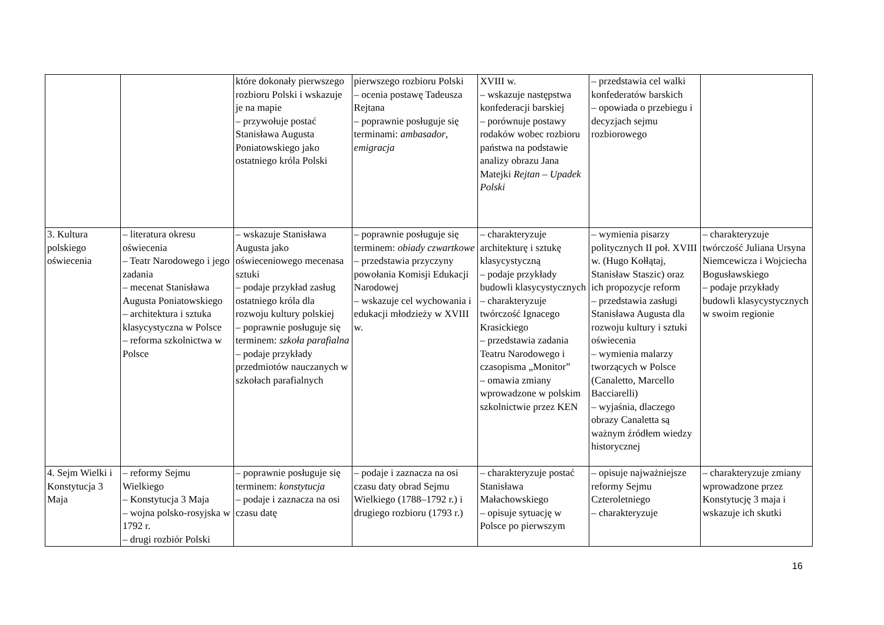| | | które dokonały pierwszego rozbioru Polski i wskazuje je na mapie – przywołuje postać Stanisława Augusta Poniatowskiego jako ostatniego króla Polski | pierwszego rozbioru Polski – ocenia postawę Tadeusza Rejtana – poprawnie posługuje się terminami: ambasador , emigracja | XVIII w. – wskazuje następstwa konfederacji barskiej – porównuje postawy rodaków wobec rozbioru państwa na podstawie analizy obrazu Jana Matejki Rejtan – Upadek Polski | – przedstawia cel walki konfederatów barskich – opowiada o przebiegu i decyzjach sejmu rozbiorowego | |
| 3. Kultura polskiego oświecenia | – literatura okresu oświecenia – Teatr Narodowego i jego zadania – mecenat Stanisława Augusta Poniatowskiego – architektura i sztuka klasycystyczna w Polsce – reforma szkolnictwa w Polsce | – wskazuje Stanisława Augusta jako oświeceniowego mecenasa sztuki – podaje przykład zasług ostatniego króla dla rozwoju kultury polskiej – poprawnie posługuje się terminem: szkoła parafialna – podaje przykłady przedmiotów nauczanych w szkołach parafialnych | – poprawnie posługuje się terminem: obiady czwartkowe – przedstawia przyczyny powołania Komisji Edukacji Narodowej – wskazuje cel wychowania i edukacji młodzieży w XVIII w. | – charakteryzuje architekturę i sztukę klasycystyczną – podaje przykłady budowli klasycystycznych – charakteryzuje twórczość Ignacego Krasickiego – przedstawia zadania Teatru Narodowego i czasopisma „Monitor” – omawia zmiany wprowadzone w polskim szkolnictwie przez KEN | – wymienia pisarzy politycznych II poł. XVIII w. (Hugo Kołłątaj, Stanisław Staszic) oraz ich propozycje reform – przedstawia zasługi Stanisława Augusta dla rozwoju kultury i sztuki oświecenia – wymienia malarzy tworzących w Polsce (Canaletto, Marcello Bacciarelli) – wyjaśnia, dlaczego obrazy Canaletta są ważnym źródłem wiedzy historycznej | – charakteryzuje twórczość Juliana Ursyna Niemcewicza i Wojciecha Bogusławskiego – podaje przykłady budowli klasycystycznych w swoim regionie |
| 4. Sejm Wielki i Konstytucja 3 Maja | – reformy Sejmu Wielkiego – Konstytucja 3 Maja – wojna polsko-rosyjska w 1792 r. – drugi rozbiór Polski | – poprawnie posługuje się terminem: konstytucja – podaje i zaznacza na osi czasu datę | – podaje i zaznacza na osi czasu daty obrad Sejmu Wielkiego (1788–1792 r.) i drugiego rozbioru (1793 r.) | – charakteryzuje postać Stanisława Małachowskiego – opisuje sytuację w Polsce po pierwszym | – opisuje najważniejsze reformy Sejmu Czteroletniego – charakteryzuje | – charakteryzuje zmiany wprowadzone przez Konstytucję 3 maja i wskazuje ich skutki |
16